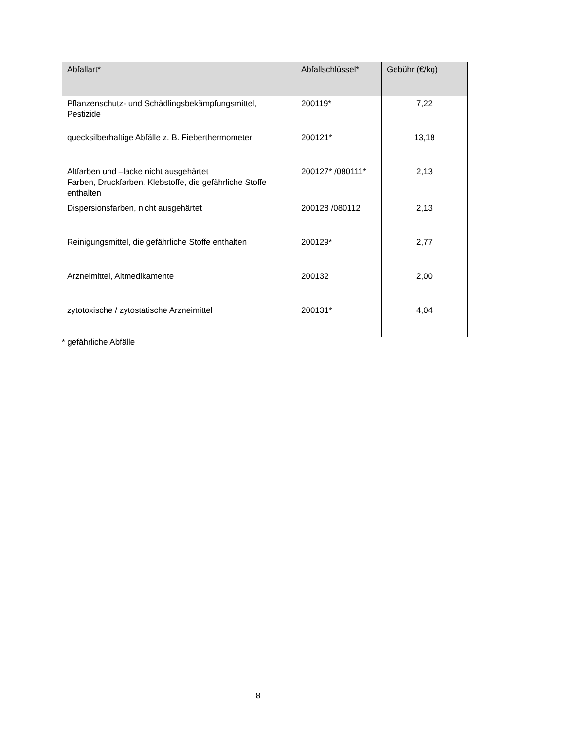| Abfallart* | Abfallschlüssel* | Gebühr (€/kg) |
| --- | --- | --- |
| Pflanzenschutz- und Schädlingsbekämpfungsmittel, Pestizide | 200119* | 7,22 |
| quecksilberhaltige Abfälle z. B. Fieberthermometer | 200121* | 13,18 |
| Altfarben und –lacke nicht ausgehärtet Farben, Druckfarben, Klebstoffe, die gefährliche Stoffe enthalten | 200127* /080111* | 2,13 |
| Dispersionsfarben, nicht ausgehärtet | 200128 /080112 | 2,13 |
| Reinigungsmittel, die gefährliche Stoffe enthalten | 200129* | 2,77 |
| Arzneimittel, Altmedikamente | 200132 | 2,00 |
| zytotoxische / zytostatische Arzneimittel | 200131* | 4,04 |
* gefährliche Abfälle
8